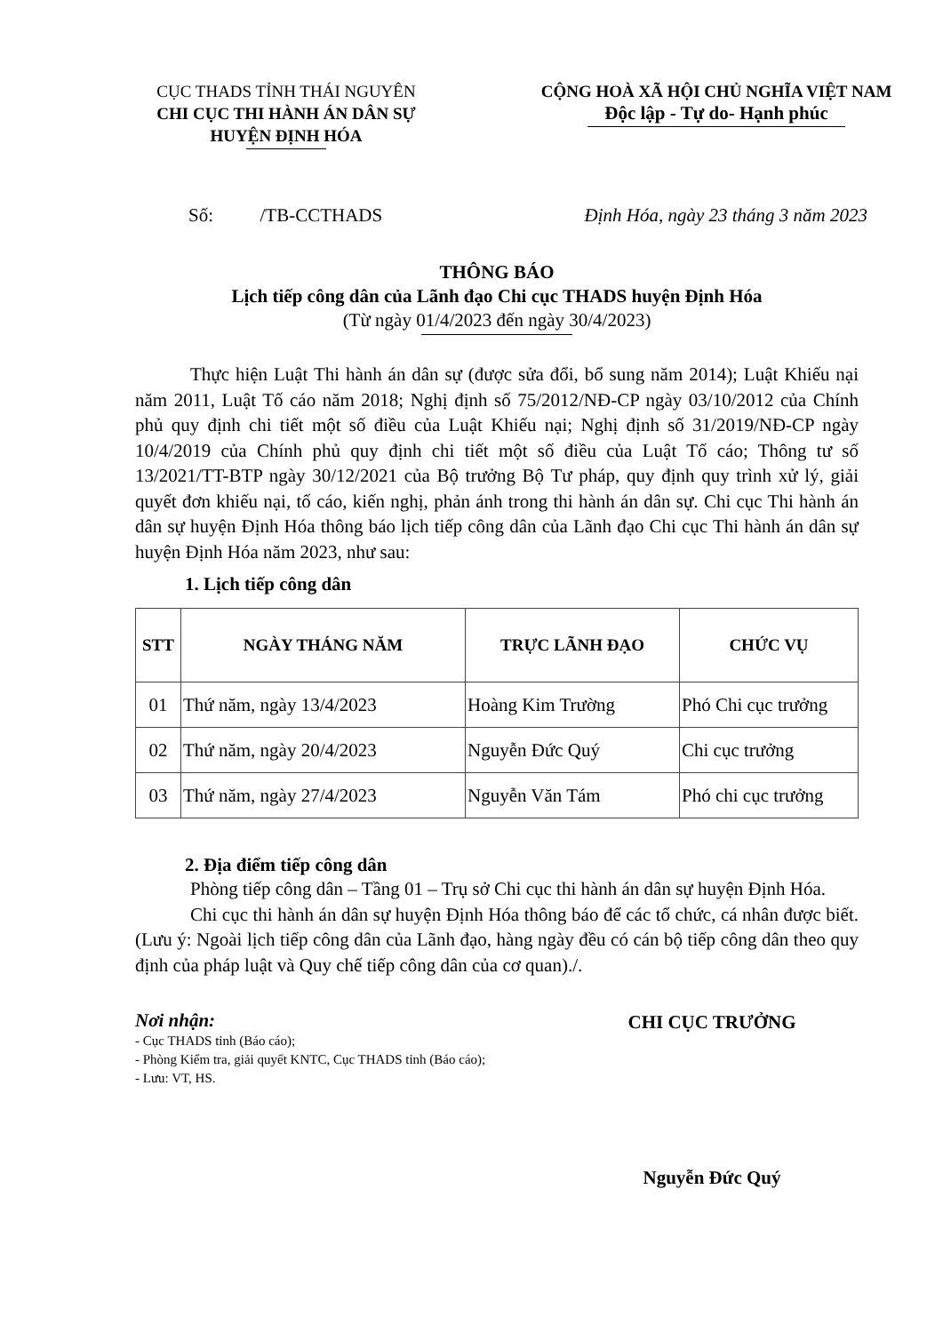CỤC THADS TỈNH THÁI NGUYÊN
CHI CỤC THI HÀNH ÁN DÂN SỰ
HUYỆN ĐỊNH HÓA
CỘNG HOÀ XÃ HỘI CHỦ NGHĨA VIỆT NAM
Độc lập - Tự do- Hạnh phúc
Số: /TB-CCTHADS Định Hóa, ngày 23 tháng 3 năm 2023
THÔNG BÁO
Lịch tiếp công dân của Lãnh đạo Chi cục THADS huyện Định Hóa
(Từ ngày 01/4/2023 đến ngày 30/4/2023)
Thực hiện Luật Thi hành án dân sự (được sửa đổi, bổ sung năm 2014); Luật Khiếu nại năm 2011, Luật Tố cáo năm 2018; Nghị định số 75/2012/NĐ-CP ngày 03/10/2012 của Chính phủ quy định chi tiết một số điều của Luật Khiếu nại; Nghị định số 31/2019/NĐ-CP ngày 10/4/2019 của Chính phủ quy định chi tiết một số điều của Luật Tố cáo; Thông tư số 13/2021/TT-BTP ngày 30/12/2021 của Bộ trưởng Bộ Tư pháp, quy định quy trình xử lý, giải quyết đơn khiếu nại, tố cáo, kiến nghị, phản ánh trong thi hành án dân sự. Chi cục Thi hành án dân sự huyện Định Hóa thông báo lịch tiếp công dân của Lãnh đạo Chi cục Thi hành án dân sự huyện Định Hóa năm 2023, như sau:
1. Lịch tiếp công dân
| STT | NGÀY THÁNG NĂM | TRỰC LÃNH ĐẠO | CHỨC VỤ |
| --- | --- | --- | --- |
| 01 | Thứ năm, ngày 13/4/2023 | Hoàng Kim Trường | Phó Chi cục trưởng |
| 02 | Thứ năm, ngày 20/4/2023 | Nguyễn Đức Quý | Chi cục trưởng |
| 03 | Thứ năm, ngày 27/4/2023 | Nguyễn Văn Tám | Phó chi cục trưởng |
2. Địa điểm tiếp công dân
Phòng tiếp công dân – Tầng 01 – Trụ sở Chi cục thi hành án dân sự huyện Định Hóa.
Chi cục thi hành án dân sự huyện Định Hóa thông báo để các tổ chức, cá nhân được biết. (Lưu ý: Ngoài lịch tiếp công dân của Lãnh đạo, hàng ngày đều có cán bộ tiếp công dân theo quy định của pháp luật và Quy chế tiếp công dân của cơ quan)./.
Nơi nhận:
- Cục THADS tỉnh (Báo cáo);
- Phòng Kiểm tra, giải quyết KNTC, Cục THADS tỉnh (Báo cáo);
- Lưu: VT, HS.
CHI CỤC TRƯỞNG
Nguyễn Đức Quý